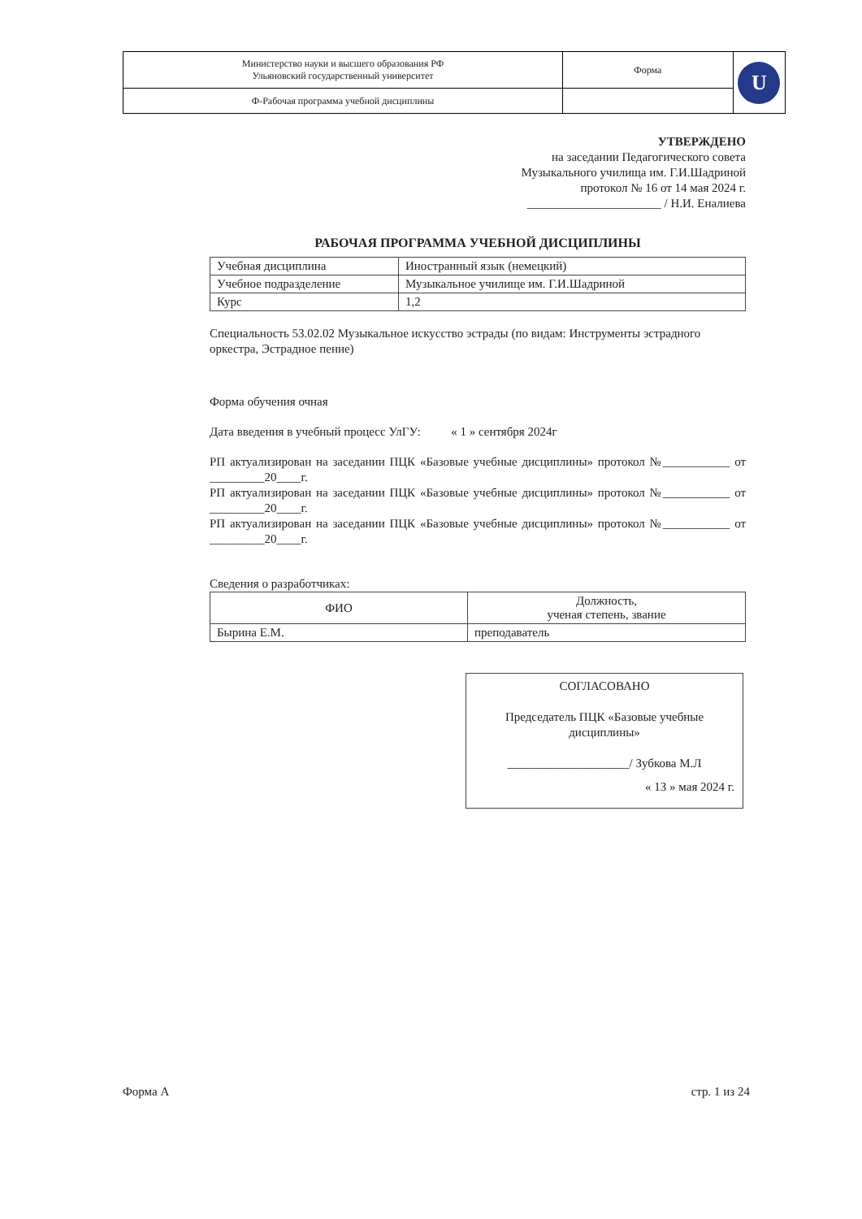| Министерство науки и высшего образования РФ Ульяновский государственный университет | Форма | U |
| Ф-Рабочая программа учебной дисциплины | | |
УТВЕРЖДЕНО
на заседании Педагогического совета
Музыкального училища им. Г.И.Шадриной
протокол № 16 от 14 мая 2024 г.
______________________ / Н.И. Еналиева
РАБОЧАЯ ПРОГРАММА УЧЕБНОЙ ДИСЦИПЛИНЫ
| Учебная дисциплина | Иностранный язык (немецкий) |
| Учебное подразделение | Музыкальное училище им. Г.И.Шадриной |
| Курс | 1,2 |
Специальность 53.02.02 Музыкальное искусство эстрады (по видам: Инструменты эстрадного оркестра, Эстрадное пение)
Форма обучения очная
Дата введения в учебный процесс УлГУ: « 1 » сентября 2024г
РП актуализирован на заседании ПЦК «Базовые учебные дисциплины» протокол №___________ от _________20____г.
РП актуализирован на заседании ПЦК «Базовые учебные дисциплины» протокол №___________ от _________20____г.
РП актуализирован на заседании ПЦК «Базовые учебные дисциплины» протокол №___________ от _________20____г.
Сведения о разработчиках:
| ФИО | Должность, ученая степень, звание |
| --- | --- |
| Бырина Е.М. | преподаватель |
СОГЛАСОВАНО
Председатель ПЦК «Базовые учебные дисциплины»
____________________/ Зубкова М.Л
« 13 » мая 2024 г.
Форма А стр. 1 из 24